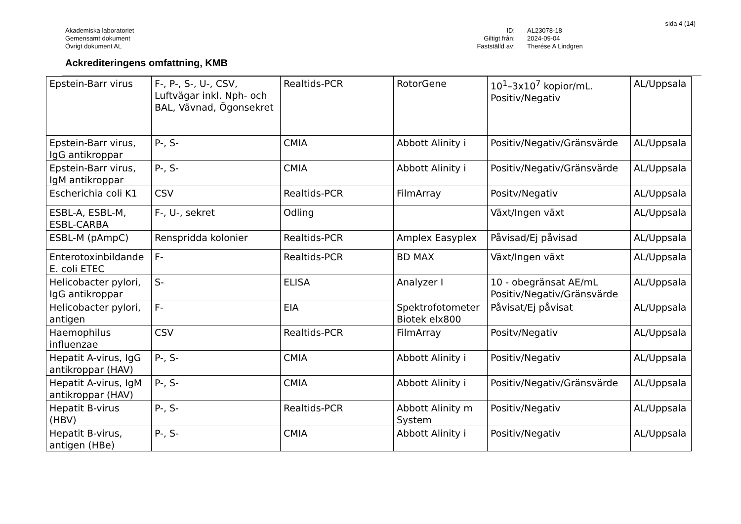sida 4 (14)
Akademiska laboratoriet
Gemensamt dokument
Övrigt dokument AL
ID:
AL23078-18
Giltigt från:
2024-09-04
Fastställd av:
Therése A Lindgren
Ackrediteringens omfattning, KMB
| Epstein-Barr virus | F-, P-, S-, U-, CSV, Luftvägar inkl. Nph- och BAL, Vävnad, Ögonsekret | Realtids-PCR | RotorGene | 10<sup>1</sup>–3x10<sup>7</sup> kopior/mL. Positiv/Negativ | AL/Uppsala |
| Epstein-Barr virus, IgG antikroppar | P-, S- | CMIA | Abbott Alinity i | Positiv/Negativ/Gränsvärde | AL/Uppsala |
| Epstein-Barr virus, IgM antikroppar | P-, S- | CMIA | Abbott Alinity i | Positiv/Negativ/Gränsvärde | AL/Uppsala |
| Escherichia coli K1 | CSV | Realtids-PCR | FilmArray | Positv/Negativ | AL/Uppsala |
| ESBL-A, ESBL-M, ESBL-CARBA | F-, U-, sekret | Odling | | Växt/Ingen växt | AL/Uppsala |
| ESBL-M (pAmpC) | Renspridda kolonier | Realtids-PCR | Amplex Easyplex | Påvisad/Ej påvisad | AL/Uppsala |
| Enterotoxinbildande E. coli ETEC | F- | Realtids-PCR | BD MAX | Växt/Ingen växt | AL/Uppsala |
| Helicobacter pylori, IgG antikroppar | S- | ELISA | Analyzer I | 10 - obegränsat AE/mL Positiv/Negativ/Gränsvärde | AL/Uppsala |
| Helicobacter pylori, antigen | F- | EIA | Spektrofotometer Biotek elx800 | Påvisat/Ej påvisat | AL/Uppsala |
| Haemophilus influenzae | CSV | Realtids-PCR | FilmArray | Positv/Negativ | AL/Uppsala |
| Hepatit A-virus, IgG antikroppar (HAV) | P-, S- | CMIA | Abbott Alinity i | Positiv/Negativ | AL/Uppsala |
| Hepatit A-virus, IgM antikroppar (HAV) | P-, S- | CMIA | Abbott Alinity i | Positiv/Negativ/Gränsvärde | AL/Uppsala |
| Hepatit B-virus (HBV) | P-, S- | Realtids-PCR | Abbott Alinity m System | Positiv/Negativ | AL/Uppsala |
| Hepatit B-virus, antigen (HBe) | P-, S- | CMIA | Abbott Alinity i | Positiv/Negativ | AL/Uppsala |